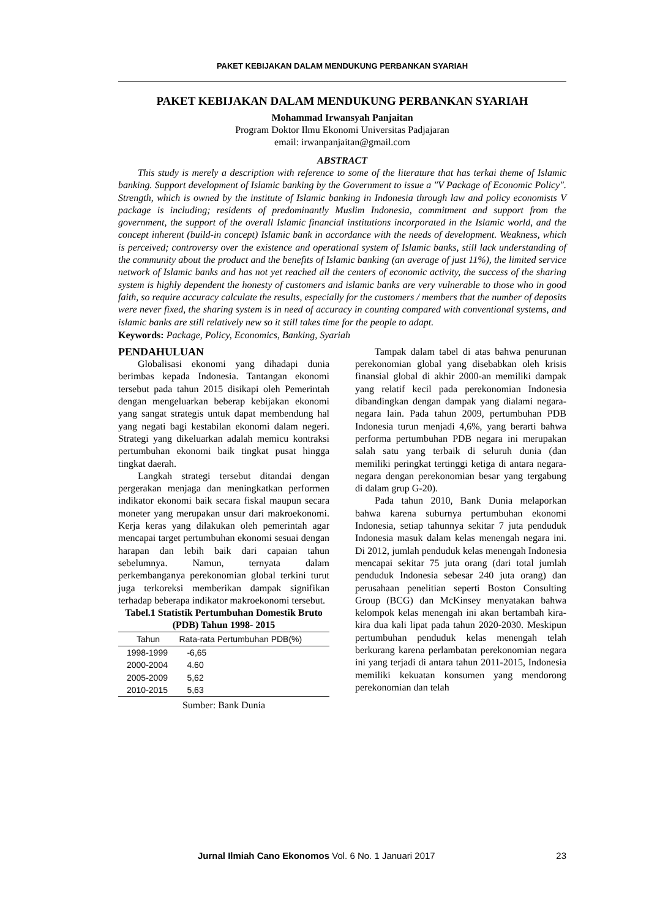PAKET KEBIJAKAN DALAM MENDUKUNG PERBANKAN SYARIAH
PAKET KEBIJAKAN DALAM MENDUKUNG PERBANKAN SYARIAH
Mohammad Irwansyah Panjaitan
Program Doktor Ilmu Ekonomi Universitas Padjajaran
email: irwanpanjaitan@gmail.com
ABSTRACT
This study is merely a description with reference to some of the literature that has terkai theme of Islamic banking. Support development of Islamic banking by the Government to issue a "V Package of Economic Policy". Strength, which is owned by the institute of Islamic banking in Indonesia through law and policy economists V package is including; residents of predominantly Muslim Indonesia, commitment and support from the government, the support of the overall Islamic financial institutions incorporated in the Islamic world, and the concept inherent (build-in concept) Islamic bank in accordance with the needs of development. Weakness, which is perceived; controversy over the existence and operational system of Islamic banks, still lack understanding of the community about the product and the benefits of Islamic banking (an average of just 11%), the limited service network of Islamic banks and has not yet reached all the centers of economic activity, the success of the sharing system is highly dependent the honesty of customers and islamic banks are very vulnerable to those who in good faith, so require accuracy calculate the results, especially for the customers / members that the number of deposits were never fixed, the sharing system is in need of accuracy in counting compared with conventional systems, and islamic banks are still relatively new so it still takes time for the people to adapt.
Keywords: Package, Policy, Economics, Banking, Syariah
PENDAHULUAN
Globalisasi ekonomi yang dihadapi dunia berimbas kepada Indonesia. Tantangan ekonomi tersebut pada tahun 2015 disikapi oleh Pemerintah dengan mengeluarkan beberap kebijakan ekonomi yang sangat strategis untuk dapat membendung hal yang negati bagi kestabilan ekonomi dalam negeri. Strategi yang dikeluarkan adalah memicu kontraksi pertumbuhan ekonomi baik tingkat pusat hingga tingkat daerah.
Langkah strategi tersebut ditandai dengan pergerakan menjaga dan meningkatkan performen indikator ekonomi baik secara fiskal maupun secara moneter yang merupakan unsur dari makroekonomi. Kerja keras yang dilakukan oleh pemerintah agar mencapai target pertumbuhan ekonomi sesuai dengan harapan dan lebih baik dari capaian tahun sebelumnya. Namun, ternyata dalam perkembanganya perekonomian global terkini turut juga terkoreksi memberikan dampak signifikan terhadap beberapa indikator makroekonomi tersebut.
Tabel.1 Statistik Pertumbuhan Domestik Bruto (PDB) Tahun 1998- 2015
| Tahun | Rata-rata Pertumbuhan PDB(%) |
| --- | --- |
| 1998-1999 | -6,65 |
| 2000-2004 | 4.60 |
| 2005-2009 | 5,62 |
| 2010-2015 | 5,63 |
Sumber: Bank Dunia
Tampak dalam tabel di atas bahwa penurunan perekonomian global yang disebabkan oleh krisis finansial global di akhir 2000-an memiliki dampak yang relatif kecil pada perekonomian Indonesia dibandingkan dengan dampak yang dialami negara-negara lain. Pada tahun 2009, pertumbuhan PDB Indonesia turun menjadi 4,6%, yang berarti bahwa performa pertumbuhan PDB negara ini merupakan salah satu yang terbaik di seluruh dunia (dan memiliki peringkat tertinggi ketiga di antara negara-negara dengan perekonomian besar yang tergabung di dalam grup G-20).
Pada tahun 2010, Bank Dunia melaporkan bahwa karena suburnya pertumbuhan ekonomi Indonesia, setiap tahunnya sekitar 7 juta penduduk Indonesia masuk dalam kelas menengah negara ini. Di 2012, jumlah penduduk kelas menengah Indonesia mencapai sekitar 75 juta orang (dari total jumlah penduduk Indonesia sebesar 240 juta orang) dan perusahaan penelitian seperti Boston Consulting Group (BCG) dan McKinsey menyatakan bahwa kelompok kelas menengah ini akan bertambah kira-kira dua kali lipat pada tahun 2020-2030. Meskipun pertumbuhan penduduk kelas menengah telah berkurang karena perlambatan perekonomian negara ini yang terjadi di antara tahun 2011-2015, Indonesia memiliki kekuatan konsumen yang mendorong perekonomian dan telah
Jurnal Ilmiah Cano Ekonomos Vol. 6 No. 1 Januari 2017 23